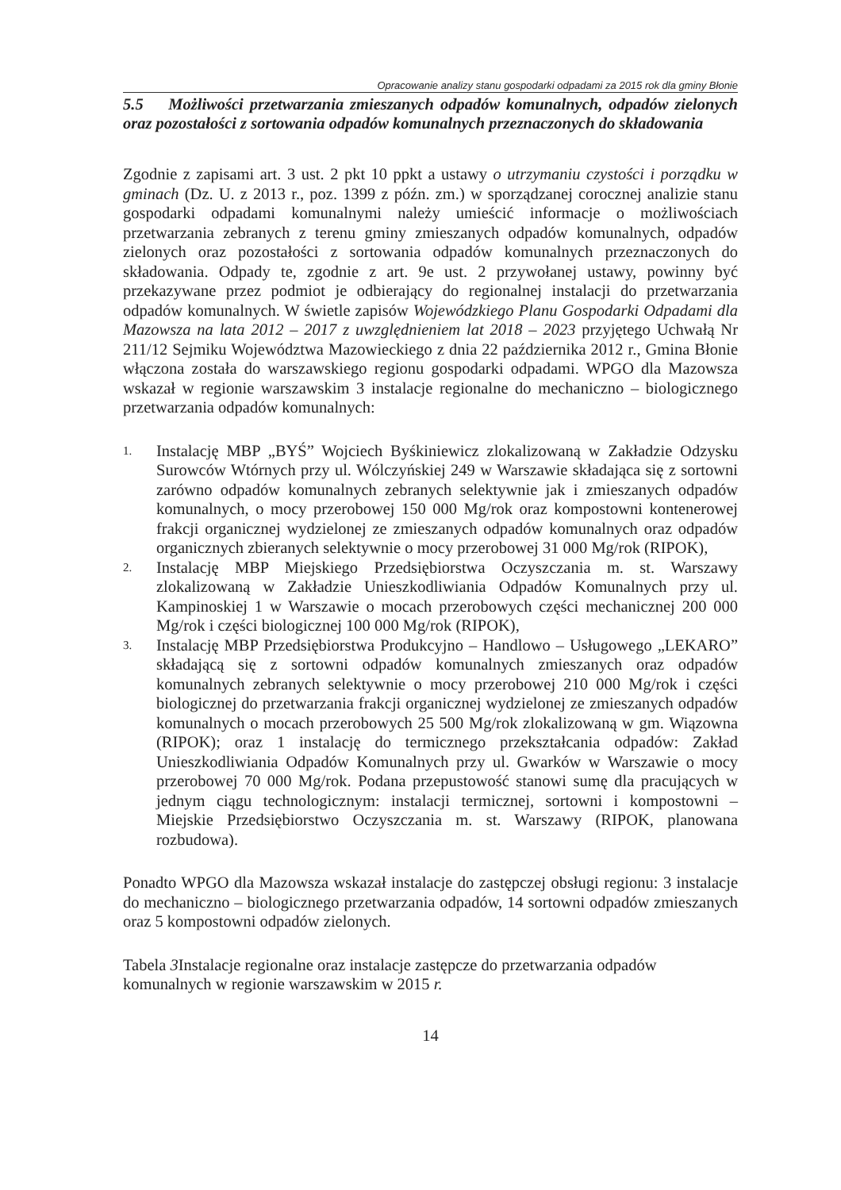Opracowanie analizy stanu gospodarki odpadami za 2015 rok dla gminy Błonie
5.5 Możliwości przetwarzania zmieszanych odpadów komunalnych, odpadów zielonych oraz pozostałości z sortowania odpadów komunalnych przeznaczonych do składowania
Zgodnie z zapisami art. 3 ust. 2 pkt 10 ppkt a ustawy o utrzymaniu czystości i porządku w gminach (Dz. U. z 2013 r., poz. 1399 z późn. zm.) w sporządzanej corocznej analizie stanu gospodarki odpadami komunalnymi należy umieścić informacje o możliwościach przetwarzania zebranych z terenu gminy zmieszanych odpadów komunalnych, odpadów zielonych oraz pozostałości z sortowania odpadów komunalnych przeznaczonych do składowania. Odpady te, zgodnie z art. 9e ust. 2 przywołanej ustawy, powinny być przekazywane przez podmiot je odbierający do regionalnej instalacji do przetwarzania odpadów komunalnych. W świetle zapisów Wojewódzkiego Planu Gospodarki Odpadami dla Mazowsza na lata 2012 – 2017 z uwzględnieniem lat 2018 – 2023 przyjętego Uchwałą Nr 211/12 Sejmiku Województwa Mazowieckiego z dnia 22 października 2012 r., Gmina Błonie włączona została do warszawskiego regionu gospodarki odpadami. WPGO dla Mazowsza wskazał w regionie warszawskim 3 instalacje regionalne do mechaniczno – biologicznego przetwarzania odpadów komunalnych:
1. Instalację MBP „BYŚ” Wojciech Byśkiniewicz zlokalizowaną w Zakładzie Odzysku Surowców Wtórnych przy ul. Wólczyńskiej 249 w Warszawie składająca się z sortowni zarówno odpadów komunalnych zebranych selektywnie jak i zmieszanych odpadów komunalnych, o mocy przerobowej 150 000 Mg/rok oraz kompostowni kontenerowej frakcji organicznej wydzielonej ze zmieszanych odpadów komunalnych oraz odpadów organicznych zbieranych selektywnie o mocy przerobowej 31 000 Mg/rok (RIPOK),
2. Instalację MBP Miejskiego Przedsiębiorstwa Oczyszczania m. st. Warszawy zlokalizowaną w Zakładzie Unieszkodliwiania Odpadów Komunalnych przy ul. Kampinoskiej 1 w Warszawie o mocach przerobowych części mechanicznej 200 000 Mg/rok i części biologicznej 100 000 Mg/rok (RIPOK),
3. Instalację MBP Przedsiębiorstwa Produkcyjno – Handlowo – Usługowego „LEKARO” składającą się z sortowni odpadów komunalnych zmieszanych oraz odpadów komunalnych zebranych selektywnie o mocy przerobowej 210 000 Mg/rok i części biologicznej do przetwarzania frakcji organicznej wydzielonej ze zmieszanych odpadów komunalnych o mocach przerobowych 25 500 Mg/rok zlokalizowaną w gm. Wiązowna (RIPOK); oraz 1 instalację do termicznego przekształcania odpadów: Zakład Unieszkodliwiania Odpadów Komunalnych przy ul. Gwarków w Warszawie o mocy przerobowej 70 000 Mg/rok. Podana przepustowość stanowi sumę dla pracujących w jednym ciągu technologicznym: instalacji termicznej, sortowni i kompostowni – Miejskie Przedsiębiorstwo Oczyszczania m. st. Warszawy (RIPOK, planowana rozbudowa).
Ponadto WPGO dla Mazowsza wskazał instalacje do zastępczej obsługi regionu: 3 instalacje do mechaniczno – biologicznego przetwarzania odpadów, 14 sortowni odpadów zmieszanych oraz 5 kompostowni odpadów zielonych.
Tabela 3 Instalacje regionalne oraz instalacje zastępcze do przetwarzania odpadów komunalnych w regionie warszawskim w 2015 r.
14